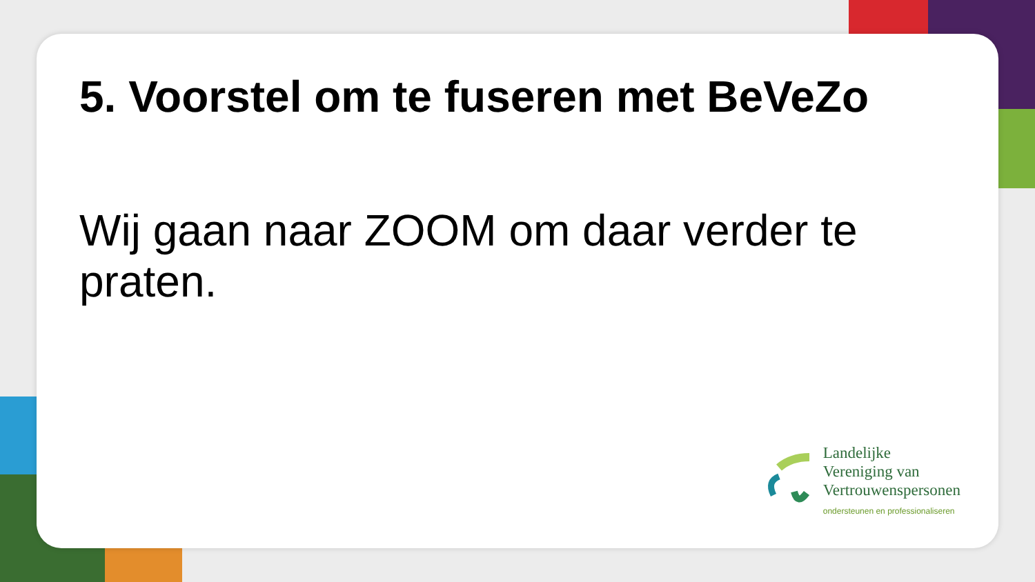5. Voorstel om te fuseren met BeVeZo
Wij gaan naar ZOOM om daar verder te praten.
Landelijke
Vereniging van
Vertrouwenspersonen
ondersteunen en professionaliseren